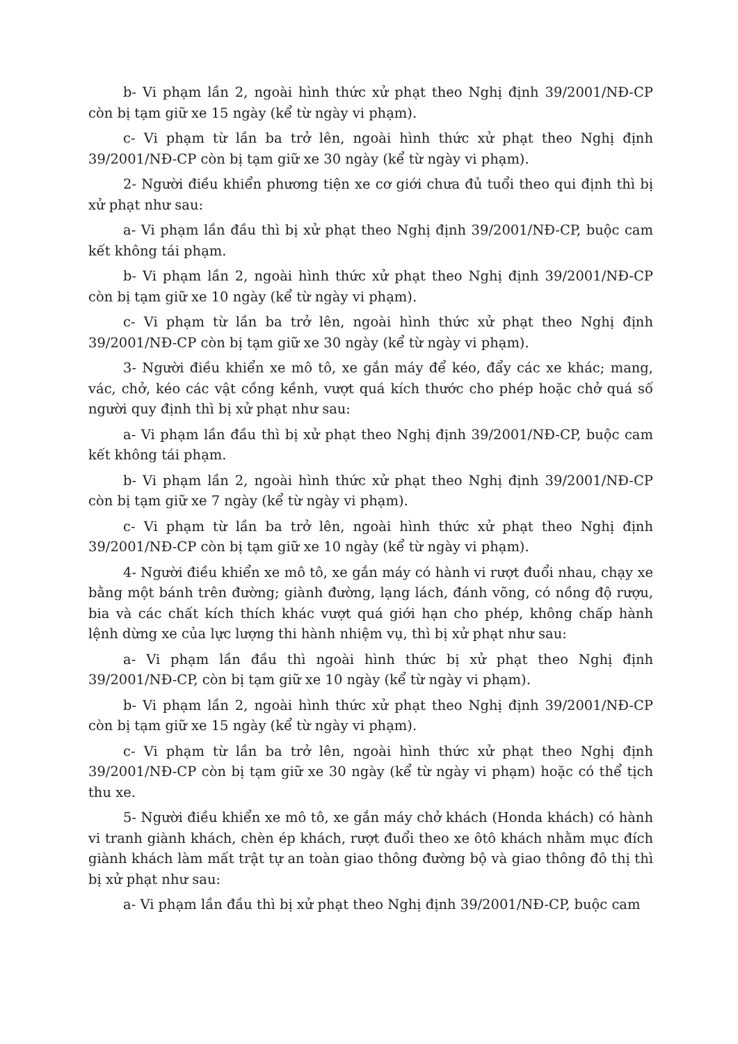b- Vi phạm lần 2, ngoài hình thức xử phạt theo Nghị định 39/2001/NĐ-CP còn bị tạm giữ xe 15 ngày (kể từ ngày vi phạm).
c- Vi phạm từ lần ba trở lên, ngoài hình thức xử phạt theo Nghị định 39/2001/NĐ-CP còn bị tạm giữ xe 30 ngày (kể từ ngày vi phạm).
2- Người điều khiển phương tiện xe cơ giới chưa đủ tuổi theo qui định thì bị xử phạt như sau:
a- Vi phạm lần đầu thì bị xử phạt theo Nghị định 39/2001/NĐ-CP, buộc cam kết không tái phạm.
b- Vi phạm lần 2, ngoài hình thức xử phạt theo Nghị định 39/2001/NĐ-CP còn bị tạm giữ xe 10 ngày (kể từ ngày vi phạm).
c- Vi phạm từ lần ba trở lên, ngoài hình thức xử phạt theo Nghị định 39/2001/NĐ-CP còn bị tạm giữ xe 30 ngày (kể từ ngày vi phạm).
3- Người điều khiển xe mô tô, xe gắn máy để kéo, đẩy các xe khác; mang, vác, chở, kéo các vật cồng kềnh, vượt quá kích thước cho phép hoặc chở quá số người quy định thì bị xử phạt như sau:
a- Vi phạm lần đầu thì bị xử phạt theo Nghị định 39/2001/NĐ-CP, buộc cam kết không tái phạm.
b- Vi phạm lần 2, ngoài hình thức xử phạt theo Nghị định 39/2001/NĐ-CP còn bị tạm giữ xe 7 ngày (kể từ ngày vi phạm).
c- Vi phạm từ lần ba trở lên, ngoài hình thức xử phạt theo Nghị định 39/2001/NĐ-CP còn bị tạm giữ xe 10 ngày (kể từ ngày vi phạm).
4- Người điều khiển xe mô tô, xe gắn máy có hành vi rượt đuổi nhau, chạy xe bằng một bánh trên đường; giành đường, lạng lách, đánh võng, có nồng độ rượu, bia và các chất kích thích khác vượt quá giới hạn cho phép, không chấp hành lệnh dừng xe của lực lượng thi hành nhiệm vụ, thì bị xử phạt như sau:
a- Vi phạm lần đầu thì ngoài hình thức bị xử phạt theo Nghị định 39/2001/NĐ-CP, còn bị tạm giữ xe 10 ngày (kể từ ngày vi phạm).
b- Vi phạm lần 2, ngoài hình thức xử phạt theo Nghị định 39/2001/NĐ-CP còn bị tạm giữ xe 15 ngày (kể từ ngày vi phạm).
c- Vi phạm từ lần ba trở lên, ngoài hình thức xử phạt theo Nghị định 39/2001/NĐ-CP còn bị tạm giữ xe 30 ngày (kể từ ngày vi phạm) hoặc có thể tịch thu xe.
5- Người điều khiển xe mô tô, xe gắn máy chở khách (Honda khách) có hành vi tranh giành khách, chèn ép khách, rượt đuổi theo xe ôtô khách nhằm mục đích giành khách làm mất trật tự an toàn giao thông đường bộ và giao thông đô thị thì bị xử phạt như sau:
a- Vi phạm lần đầu thì bị xử phạt theo Nghị định 39/2001/NĐ-CP, buộc cam